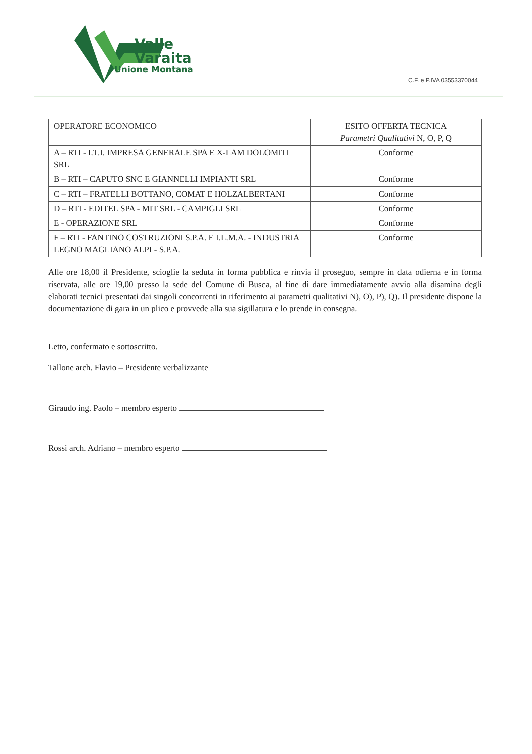Valle
Varaita
Unione Montana
C.F. e P.IVA 03553370044
| OPERATORE ECONOMICO | ESITO OFFERTA TECNICA Parametri Qualitativi N, O, P, Q |
| --- | --- |
| A – RTI - I.T.I. IMPRESA GENERALE SPA E X-LAM DOLOMITI SRL | Conforme |
| B – RTI – CAPUTO SNC E GIANNELLI IMPIANTI SRL | Conforme |
| C – RTI – FRATELLI BOTTANO, COMAT E HOLZALBERTANI | Conforme |
| D – RTI - EDITEL SPA - MIT SRL - CAMPIGLI SRL | Conforme |
| E - OPERAZIONE SRL | Conforme |
| F – RTI - FANTINO COSTRUZIONI S.P.A. E I.L.M.A. - INDUSTRIA LEGNO MAGLIANO ALPI - S.P.A. | Conforme |
Alle ore 18,00 il Presidente, scioglie la seduta in forma pubblica e rinvia il proseguo, sempre in data odierna e in forma riservata, alle ore 19,00 presso la sede del Comune di Busca, al fine di dare immediatamente avvio alla disamina degli elaborati tecnici presentati dai singoli concorrenti in riferimento ai parametri qualitativi N), O), P), Q). Il presidente dispone la documentazione di gara in un plico e provvede alla sua sigillatura e lo prende in consegna.
Letto, confermato e sottoscritto.
Tallone arch. Flavio – Presidente verbalizzante
Giraudo ing. Paolo – membro esperto
Rossi arch. Adriano – membro esperto